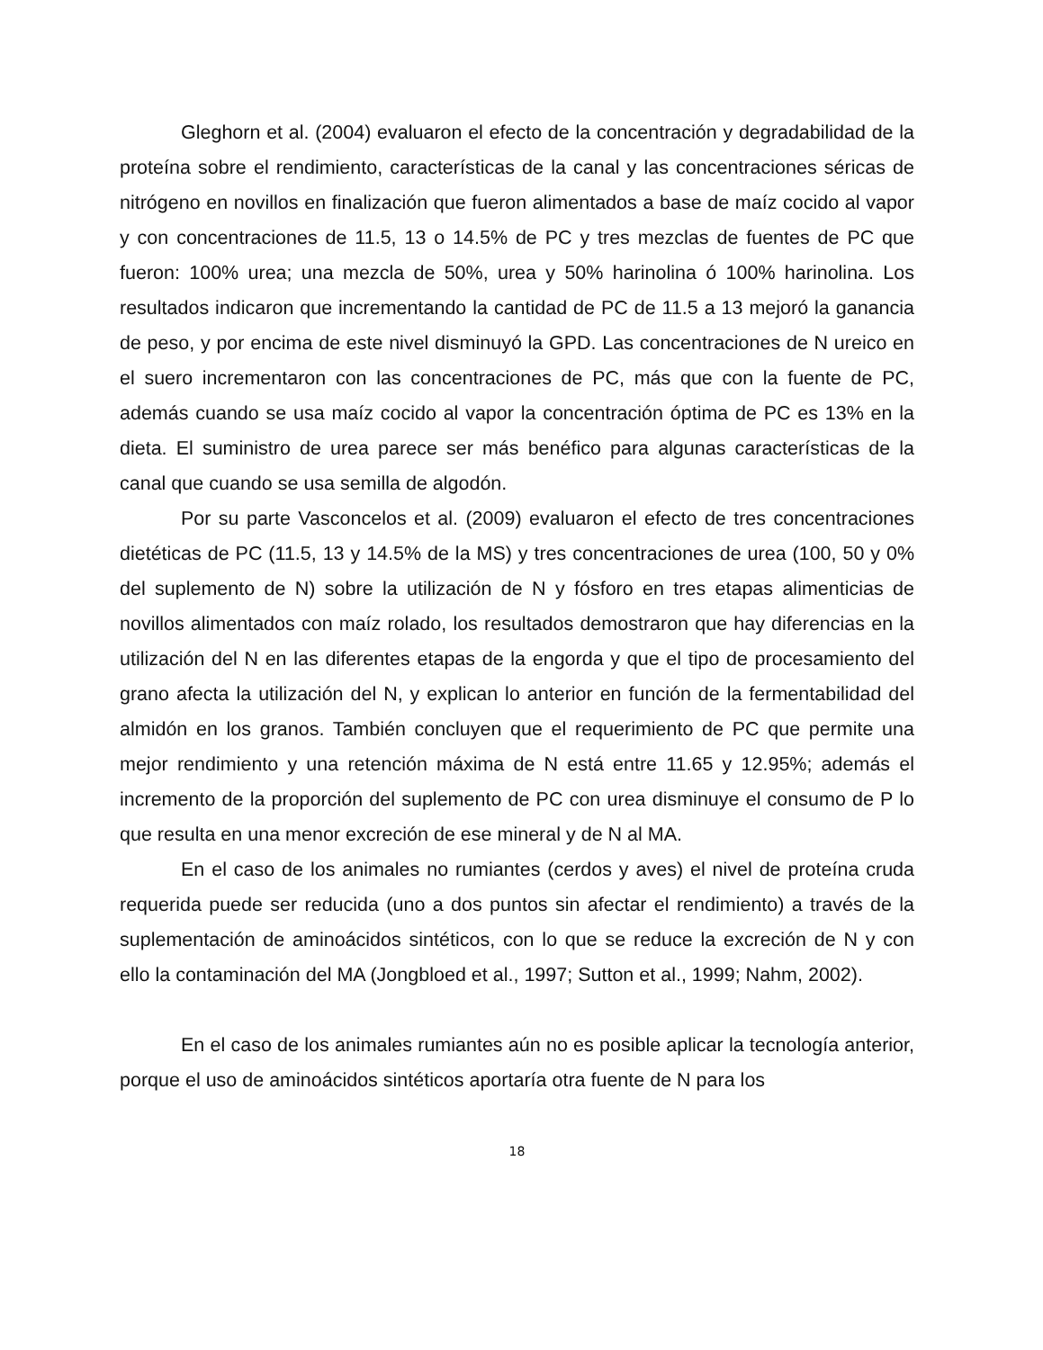Gleghorn et al. (2004) evaluaron el efecto de la concentración y degradabilidad de la proteína sobre el rendimiento, características de la canal y las concentraciones séricas de nitrógeno en novillos en finalización que fueron alimentados a base de maíz cocido al vapor y con concentraciones de 11.5, 13 o 14.5% de PC y tres mezclas de fuentes de PC que fueron: 100% urea; una mezcla de 50%, urea y 50% harinolina ó 100% harinolina. Los resultados indicaron que incrementando la cantidad de PC de 11.5 a 13 mejoró la ganancia de peso, y por encima de este nivel disminuyó la GPD. Las concentraciones de N ureico en el suero incrementaron con las concentraciones de PC, más que con la fuente de PC, además cuando se usa maíz cocido al vapor la concentración óptima de PC es 13% en la dieta. El suministro de urea parece ser más benéfico para algunas características de la canal que cuando se usa semilla de algodón.
Por su parte Vasconcelos et al. (2009) evaluaron el efecto de tres concentraciones dietéticas de PC (11.5, 13 y 14.5% de la MS) y tres concentraciones de urea (100, 50 y 0% del suplemento de N) sobre la utilización de N y fósforo en tres etapas alimenticias de novillos alimentados con maíz rolado, los resultados demostraron que hay diferencias en la utilización del N en las diferentes etapas de la engorda y que el tipo de procesamiento del grano afecta la utilización del N, y explican lo anterior en función de la fermentabilidad del almidón en los granos. También concluyen que el requerimiento de PC que permite una mejor rendimiento y una retención máxima de N está entre 11.65 y 12.95%; además el incremento de la proporción del suplemento de PC con urea disminuye el consumo de P lo que resulta en una menor excreción de ese mineral y de N al MA.
En el caso de los animales no rumiantes (cerdos y aves) el nivel de proteína cruda requerida puede ser reducida (uno a dos puntos sin afectar el rendimiento) a través de la suplementación de aminoácidos sintéticos, con lo que se reduce la excreción de N y con ello la contaminación del MA (Jongbloed et al., 1997; Sutton et al., 1999; Nahm, 2002).
En el caso de los animales rumiantes aún no es posible aplicar la tecnología anterior, porque el uso de aminoácidos sintéticos aportaría otra fuente de N para los
18